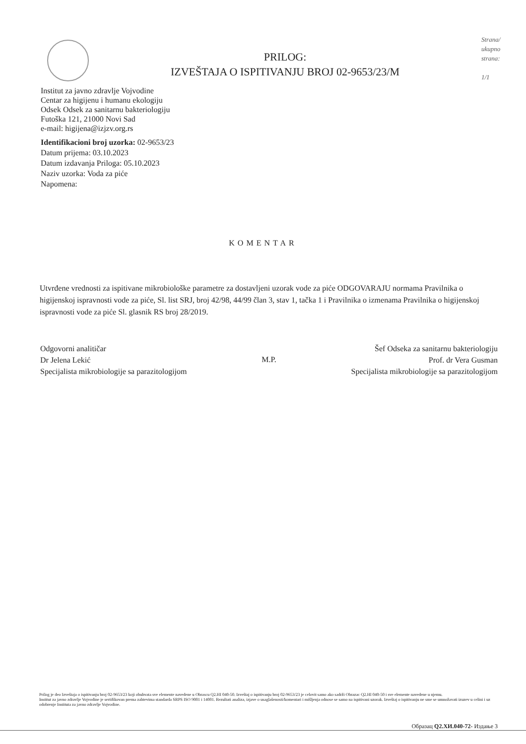PRILOG:
IZVEŠTAJA O ISPITIVANJU BROJ 02-9653/23/M
Strana/
ukupno
strana:
1/1
Institut za javno zdravlje Vojvodine
Centar za higijenu i humanu ekologiju
Odsek Odsek za sanitarnu bakteriologiju
Futoška 121, 21000 Novi Sad
e-mail: higijena@izjzv.org.rs
Identifikacioni broj uzorka: 02-9653/23
Datum prijema: 03.10.2023
Datum izdavanja Priloga: 05.10.2023
Naziv uzorka: Voda za piće
Napomena:
KOMENTAR
Utvrđene vrednosti za ispitivane mikrobiološke parametre za dostavljeni uzorak vode za piće ODGOVARAJU normama Pravilnika o higijenskoj ispravnosti vode za piće, Sl. list SRJ, broj 42/98, 44/99 član 3, stav 1, tačka 1 i Pravilnika o izmenama Pravilnika o higijenskoj ispravnosti vode za piće Sl. glasnik RS broj 28/2019.
Odgovorni analitičar
Dr Jelena Lekić
Specijalista mikrobiologije sa parazitologijom
M.P.
Šef Odseka za sanitarnu bakteriologiju
Prof. dr Vera Gusman
Specijalista mikrobiologije sa parazitologijom
Prilog je deo Izveštaja o ispitivanju broj 02-9653/23 koji obuhvata sve elemente navedene u Obrascu Q2.HI 040-50. Izveštaj o ispitivanju broj 02-9653/23 je celovit samo ako sadrži Obrazac Q2.HI 040-50 i sve elemente navedene u njemu.
Institut za javno zdravlje Vojvodine je sertifikovan prema zahtevima standarda SRPS ISO 9001 i 14001. Rezultati analiza, izjave o usaglašenosti/komentari i mišljenja odnose se samo na ispitivani uzorak. Izveštaj o ispitivanju ne sme se umnožavati izuzev u celini i uz odobrenje Instituta za javno zdravlje Vojvodine.
Образац Q2.ХИ.040-72- Издање 3